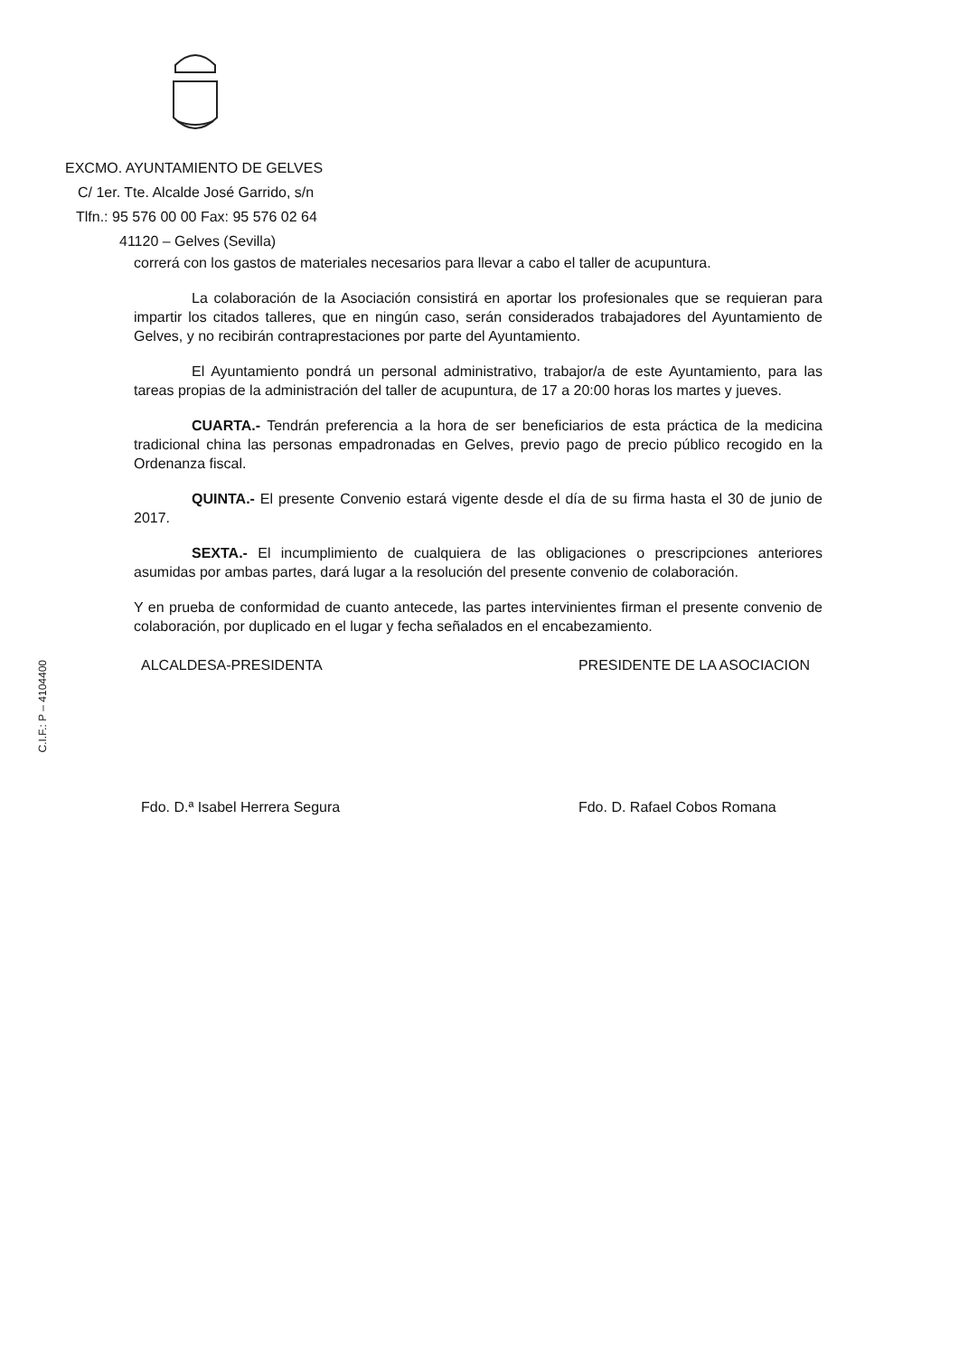C.I.F.: P – 4104400
EXCMO. AYUNTAMIENTO DE GELVES
C/ 1er. Tte. Alcalde José Garrido, s/n
Tlfn.: 95 576 00 00 Fax: 95 576 02 64
41120 – Gelves (Sevilla)
correrá con los gastos de materiales necesarios para llevar a cabo el taller de acupuntura.
La colaboración de la Asociación consistirá en aportar los profesionales que se requieran para impartir los citados talleres, que en ningún caso, serán considerados trabajadores del Ayuntamiento de Gelves, y no recibirán contraprestaciones por parte del Ayuntamiento.
El Ayuntamiento pondrá un personal administrativo, trabajor/a de este Ayuntamiento, para las tareas propias de la administración del taller de acupuntura, de 17 a 20:00 horas los martes y jueves.
CUARTA.- Tendrán preferencia a la hora de ser beneficiarios de esta práctica de la medicina tradicional china las personas empadronadas en Gelves, previo pago de precio público recogido en la Ordenanza fiscal.
QUINTA.- El presente Convenio estará vigente desde el día de su firma hasta el 30 de junio de 2017.
SEXTA.- El incumplimiento de cualquiera de las obligaciones o prescripciones anteriores asumidas por ambas partes, dará lugar a la resolución del presente convenio de colaboración.
Y en prueba de conformidad de cuanto antecede, las partes intervinientes firman el presente convenio de colaboración, por duplicado en el lugar y fecha señalados en el encabezamiento.
ALCALDESA-PRESIDENTA
Fdo. D.ª Isabel Herrera Segura
PRESIDENTE DE LA ASOCIACION
Fdo. D. Rafael Cobos Romana